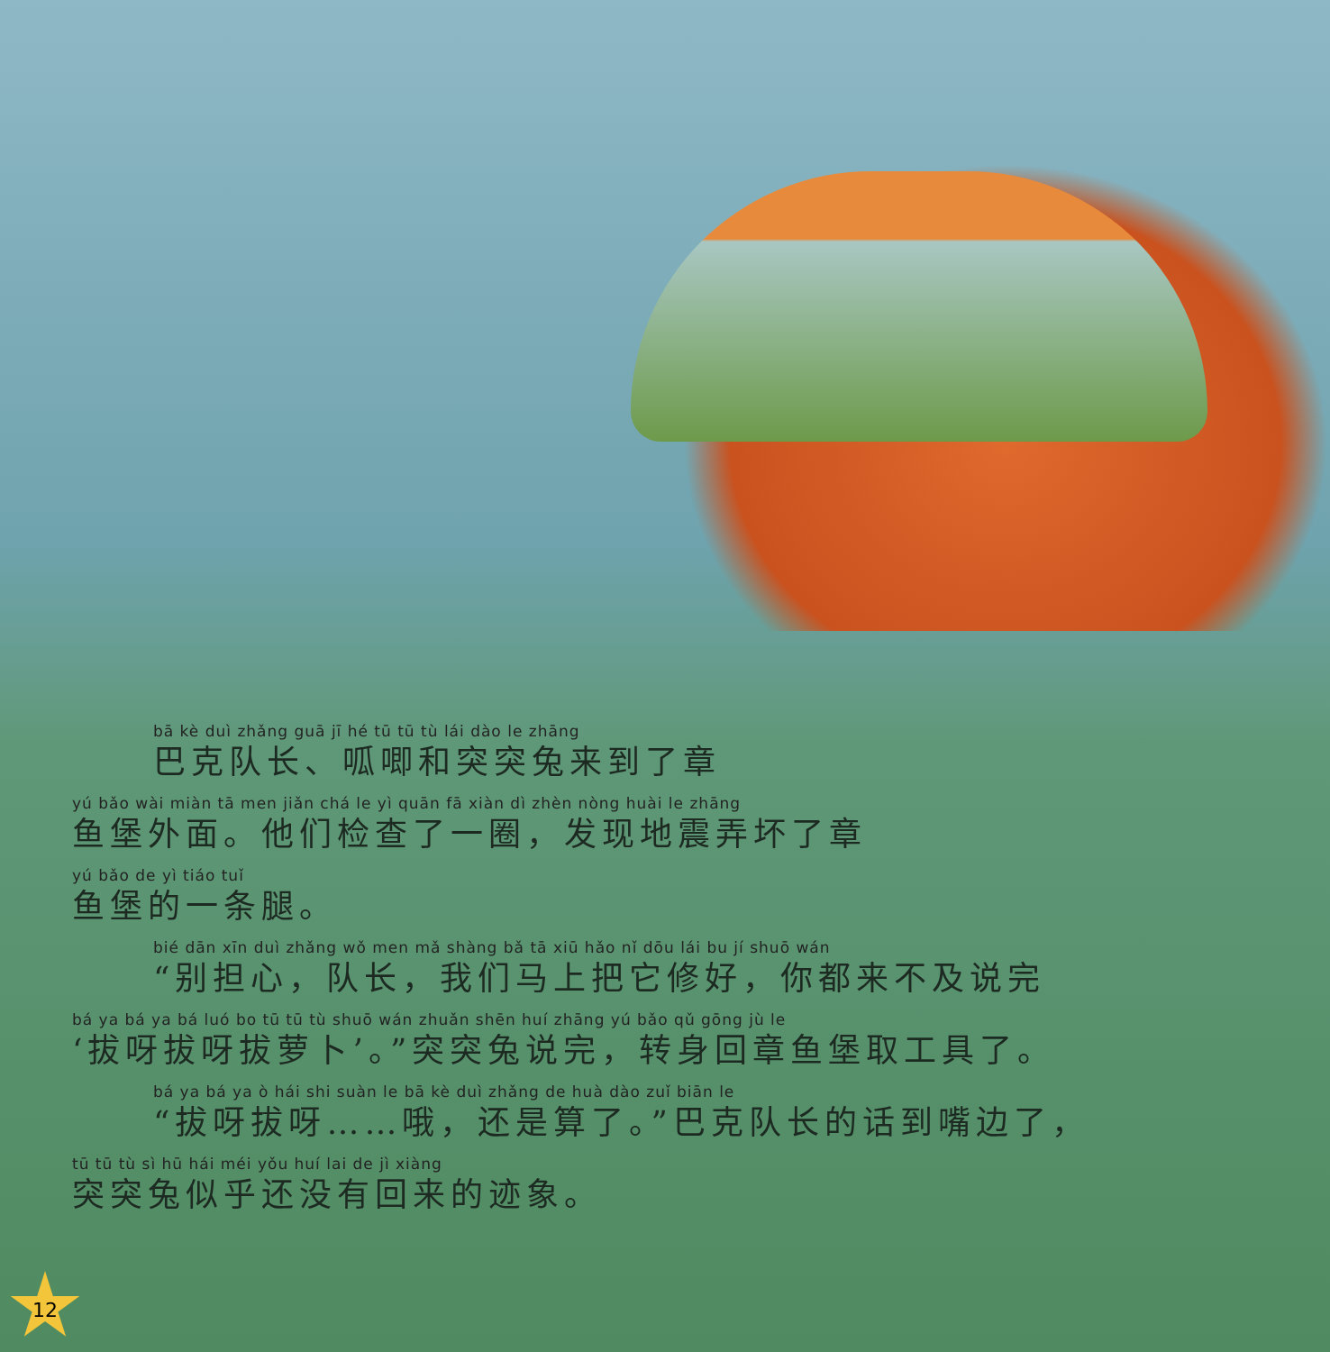bā kè duì zhǎng guā jī hé tū tū tù lái dào le zhāng
巴克队长、呱唧和突突兔来到了章
yú bǎo wài miàn tā men jiǎn chá le yì quān fā xiàn dì zhèn nòng huài le zhāng
鱼堡外面。他们检查了一圈，发现地震弄坏了章
yú bǎo de yì tiáo tuǐ
鱼堡的一条腿。
bié dān xīn duì zhǎng wǒ men mǎ shàng bǎ tā xiū hǎo nǐ dōu lái bu jí shuō wán
“别担心，队长，我们马上把它修好，你都来不及说完
bá ya bá ya bá luó bo tū tū tù shuō wán zhuǎn shēn huí zhāng yú bǎo qǔ gōng jù le
‘拔呀拔呀拔萝卜’。”突突兔说完，转身回章鱼堡取工具了。
bá ya bá ya ò hái shi suàn le bā kè duì zhǎng de huà dào zuǐ biān le
“拔呀拔呀……哦，还是算了。”巴克队长的话到嘴边了，
tū tū tù sì hū hái méi yǒu huí lai de jì xiàng
突突兔似乎还没有回来的迹象。
12